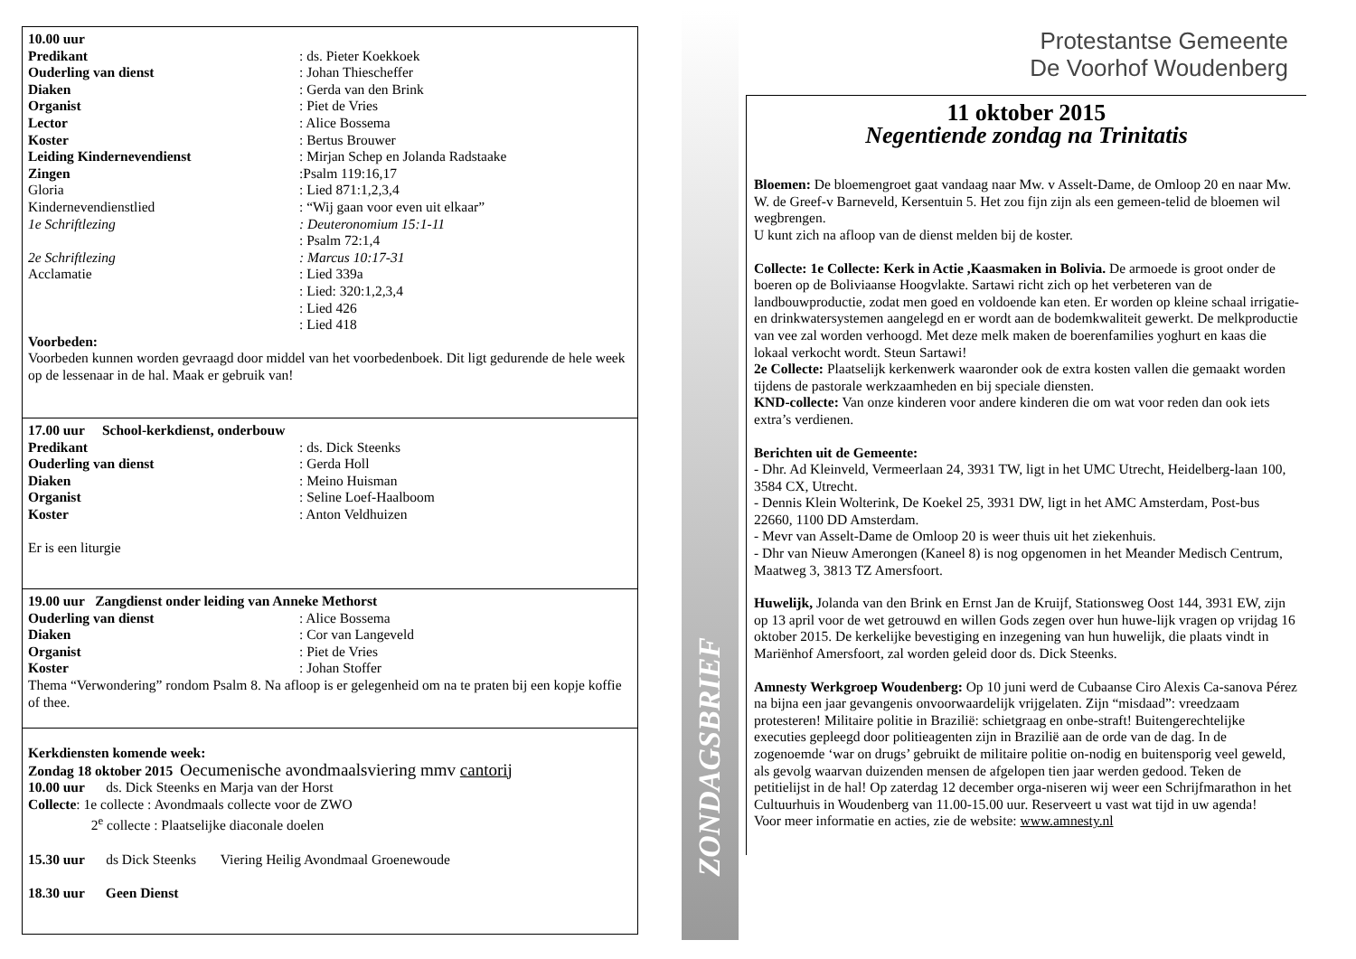10.00 uur
Predikant: ds. Pieter Koekkoek
Ouderling van dienst: Johan Thiescheffer
Diaken: Gerda van den Brink
Organist: Piet de Vries
Lector: Alice Bossema
Koster: Bertus Brouwer
Leiding Kindernevendienst: Mirjan Schep en Jolanda Radstaake
Zingen:Psalm 119:16,17
Gloria: Lied 871:1,2,3,4
Kindernevendienstlied: “Wij gaan voor even uit elkaar”
1e Schriftlezing: Deuteronomium 15:1-11
: Psalm 72:1,4
2e Schriftlezing: Marcus 10:17-31
Acclamatie: Lied 339a
: Lied: 320:1,2,3,4
: Lied 426
: Lied 418
Voorbeden:
Voorbeden kunnen worden gevraagd door middel van het voorbedenboek. Dit ligt gedurende de hele week op de lessenaar in de hal. Maak er gebruik van!
17.00 uur School-kerkdienst, onderbouw
Predikant: ds. Dick Steenks
Ouderling van dienst: Gerda Holl
Diaken: Meino Huisman
Organist: Seline Loef-Haalboom
Koster: Anton Veldhuizen
Er is een liturgie
19.00 uur Zangdienst onder leiding van Anneke Methorst
Ouderling van dienst: Alice Bossema
Diaken: Cor van Langeveld
Organist: Piet de Vries
Koster: Johan Stoffer
Thema “Verwondering” rondom Psalm 8. Na afloop is er gelegenheid om na te praten bij een kopje koffie of thee.
Kerkdiensten komende week:
Zondag 18 oktober 2015 Oecumenische avondmaalsviering mmv cantorij
10.00 uur ds. Dick Steenks en Marja van der Horst
Collecte: 1e collecte : Avondmaals collecte voor de ZWO
2<sup>e</sup> collecte : Plaatselijke diaconale doelen
15.30 uur ds Dick Steenks Viering Heilig Avondmaal Groenewoude
18.30 uur Geen Dienst
ZONDAGSBRIEF
Protestantse Gemeente
De Voorhof Woudenberg
11 oktober 2015
Negentiende zondag na Trinitatis
Bloemen: De bloemengroet gaat vandaag naar Mw. v Asselt-Dame, de Omloop 20 en naar Mw. W. de Greef-v Barneveld, Kersentuin 5. Het zou fijn zijn als een gemeen-telid de bloemen wil wegbrengen.
U kunt zich na afloop van de dienst melden bij de koster.
Collecte: 1e Collecte: Kerk in Actie ,Kaasmaken in Bolivia. De armoede is groot onder de boeren op de Boliviaanse Hoogvlakte. Sartawi richt zich op het verbeteren van de landbouwproductie, zodat men goed en voldoende kan eten. Er worden op kleine schaal irrigatie-en drinkwatersystemen aangelegd en er wordt aan de bodemkwaliteit gewerkt. De melkproductie van vee zal worden verhoogd. Met deze melk maken de boerenfamilies yoghurt en kaas die lokaal verkocht wordt. Steun Sartawi!
2e Collecte: Plaatselijk kerkenwerk waaronder ook de extra kosten vallen die gemaakt worden tijdens de pastorale werkzaamheden en bij speciale diensten.
KND-collecte: Van onze kinderen voor andere kinderen die om wat voor reden dan ook iets extra’s verdienen.
Berichten uit de Gemeente:
- Dhr. Ad Kleinveld, Vermeerlaan 24, 3931 TW, ligt in het UMC Utrecht, Heidelberg-laan 100, 3584 CX, Utrecht.
- Dennis Klein Wolterink, De Koekel 25, 3931 DW, ligt in het AMC Amsterdam, Post-bus 22660, 1100 DD Amsterdam.
- Mevr van Asselt-Dame de Omloop 20 is weer thuis uit het ziekenhuis.
- Dhr van Nieuw Amerongen (Kaneel 8) is nog opgenomen in het Meander Medisch Centrum, Maatweg 3, 3813 TZ Amersfoort.
Huwelijk, Jolanda van den Brink en Ernst Jan de Kruijf, Stationsweg Oost 144, 3931 EW, zijn op 13 april voor de wet getrouwd en willen Gods zegen over hun huwe-lijk vragen op vrijdag 16 oktober 2015. De kerkelijke bevestiging en inzegening van hun huwelijk, die plaats vindt in Mariënhof Amersfoort, zal worden geleid door ds. Dick Steenks.
Amnesty Werkgroep Woudenberg: Op 10 juni werd de Cubaanse Ciro Alexis Ca-sanova Pérez na bijna een jaar gevangenis onvoorwaardelijk vrijgelaten. Zijn “misdaad”: vreedzaam protesteren! Militaire politie in Brazilië: schietgraag en onbe-straft! Buitengerechtelijke executies gepleegd door politieagenten zijn in Brazilië aan de orde van de dag. In de zogenoemde ‘war on drugs’ gebruikt de militaire politie on-nodig en buitensporig veel geweld, als gevolg waarvan duizenden mensen de afgelopen tien jaar werden gedood. Teken de petitielijst in de hal! Op zaterdag 12 december orga-niseren wij weer een Schrijfmarathon in het Cultuurhuis in Woudenberg van 11.00-15.00 uur. Reserveert u vast wat tijd in uw agenda!
Voor meer informatie en acties, zie de website: www.amnesty.nl